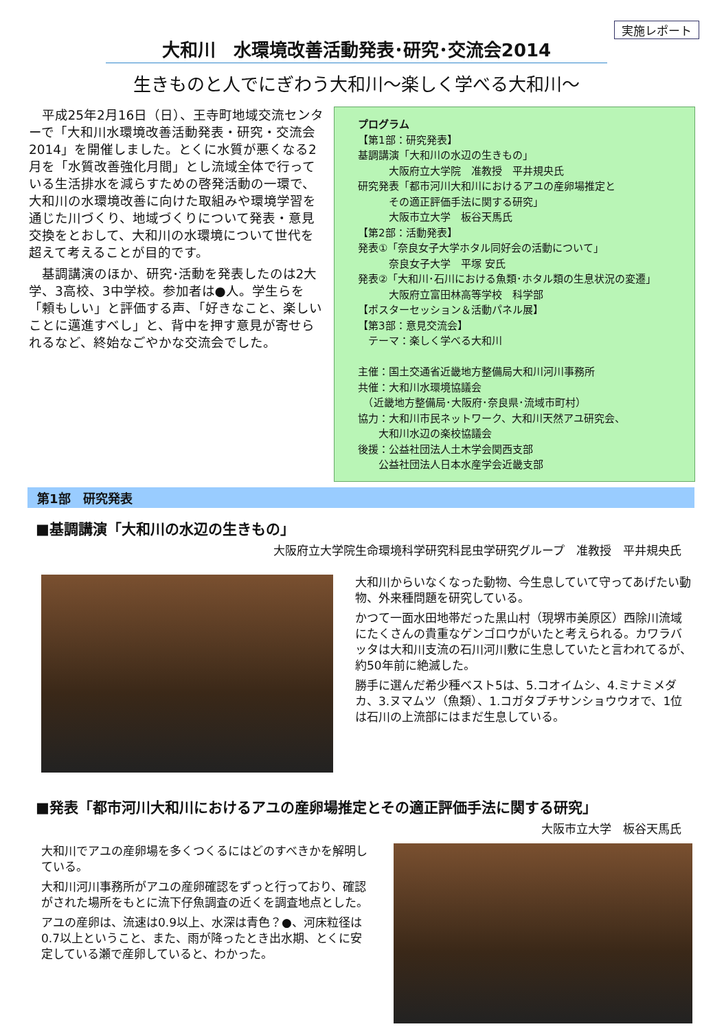実施レポート
大和川　水環境改善活動発表･研究･交流会2014
生きものと人でにぎわう大和川～楽しく学べる大和川～
平成25年2月16日（日）、王寺町地域交流センターで「大和川水環境改善活動発表・研究・交流会2014」を開催しました。とくに水質が悪くなる2月を「水質改善強化月間」とし流域全体で行っている生活排水を減らすための啓発活動の一環で、大和川の水環境改善に向けた取組みや環境学習を通じた川づくり、地域づくりについて発表・意見交換をとおして、大和川の水環境について世代を超えて考えることが目的です。
基調講演のほか、研究･活動を発表したのは2大学、3高校、3中学校。参加者は●人。学生らを「頼もしい」と評価する声、「好きなこと、楽しいことに邁進すべし」と、背中を押す意見が寄せられるなど、終始なごやかな交流会でした。
プログラム
【第1部：研究発表】
基調講演「大和川の水辺の生きもの」
　　　大阪府立大学院　准教授　平井規央氏
研究発表「都市河川大和川におけるアユの産卵場推定と
　　　その適正評価手法に関する研究」
　　　大阪市立大学　板谷天馬氏
【第2部：活動発表】
発表①「奈良女子大学ホタル同好会の活動について」
　　　奈良女子大学　平塚 安氏
発表②「大和川･石川における魚類･ホタル類の生息状況の変遷」
　　　大阪府立富田林高等学校　科学部
【ポスターセッション＆活動パネル展】
【第3部：意見交流会】
　テーマ：楽しく学べる大和川
主催：国土交通省近畿地方整備局大和川河川事務所
共催：大和川水環境協議会
　（近畿地方整備局･大阪府･奈良県･流域市町村）
協力：大和川市民ネットワーク、大和川天然アユ研究会、
　　大和川水辺の楽校協議会
後援：公益社団法人土木学会関西支部
　　公益社団法人日本水産学会近畿支部
第1部　研究発表
■基調講演「大和川の水辺の生きもの」
大阪府立大学院生命環境科学研究科昆虫学研究グループ　准教授　平井規央氏
大和川からいなくなった動物、今生息していて守ってあげたい動物、外来種問題を研究している。
かつて一面水田地帯だった黒山村（現堺市美原区）西除川流域にたくさんの貴重なゲンゴロウがいたと考えられる。カワラバッタは大和川支流の石川河川敷に生息していたと言われてるが、約50年前に絶滅した。
勝手に選んだ希少種ベスト5は、5.コオイムシ、4.ミナミメダカ、3.ヌマムツ（魚類）、1.コガタブチサンショウウオで、1位は石川の上流部にはまだ生息している。
■発表「都市河川大和川におけるアユの産卵場推定とその適正評価手法に関する研究」
大阪市立大学　板谷天馬氏
大和川でアユの産卵場を多くつくるにはどのすべきかを解明している。
大和川河川事務所がアユの産卵確認をずっと行っており、確認がされた場所をもとに流下仔魚調査の近くを調査地点とした。
アユの産卵は、流速は0.9以上、水深は青色？●、河床粒径は0.7以上ということ、また、雨が降ったとき出水期、とくに安定している瀬で産卵していると、わかった。